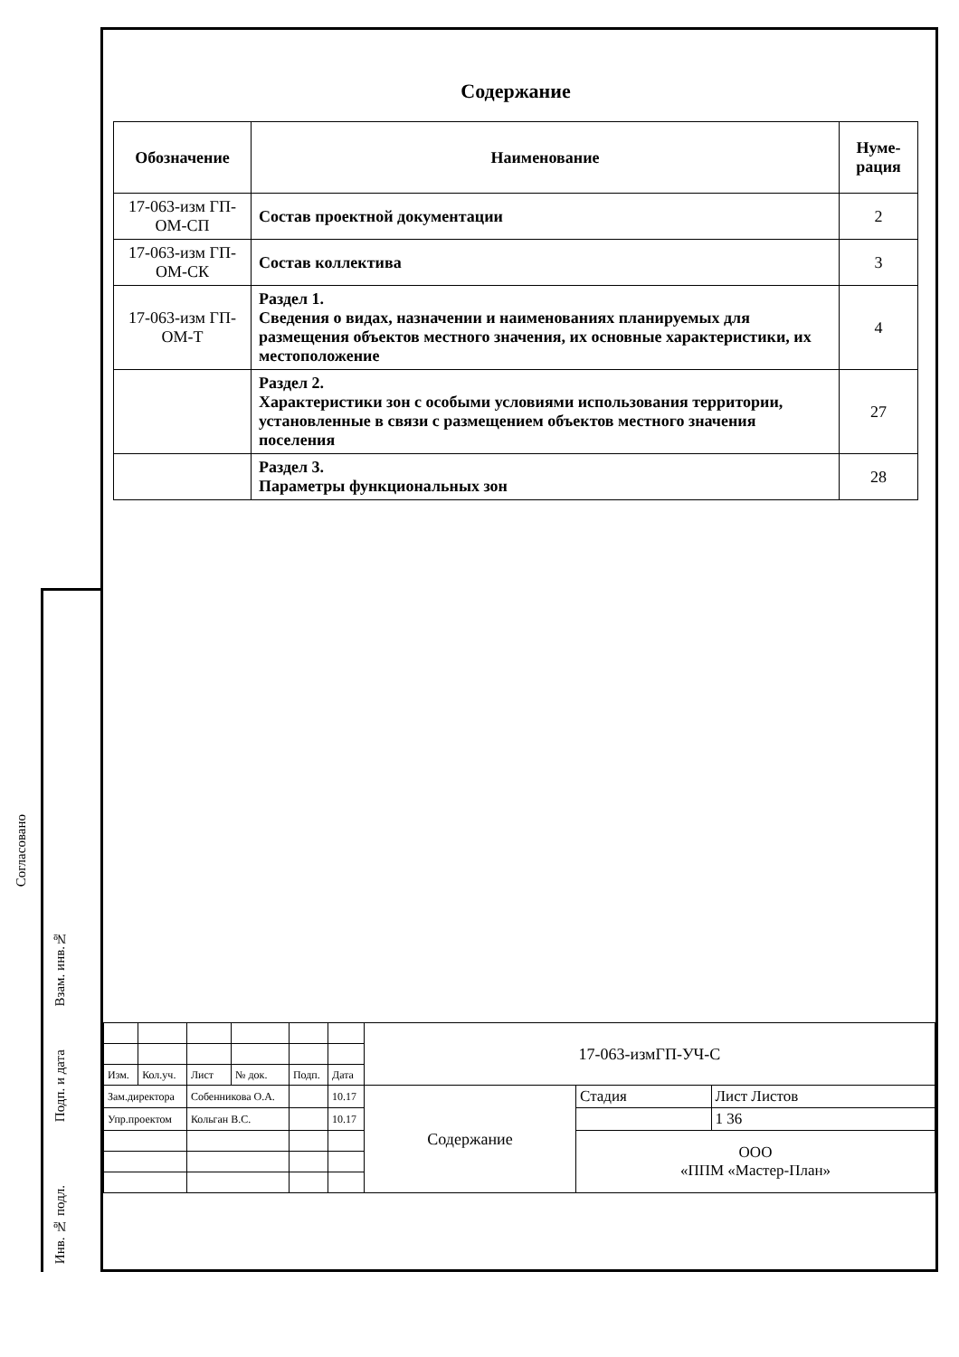Согласовано
Взам. инв.№
Подп. и дата
Инв. № подл.
Содержание
| Обозначение | Наименование | Нуме- рация |
| --- | --- | --- |
| 17-063-изм ГП-ОМ-СП | Состав проектной документации | 2 |
| 17-063-изм ГП-ОМ-СК | Состав коллектива | 3 |
| 17-063-изм ГП-ОМ-Т | Раздел 1. Сведения о видах, назначении и наименованиях планируемых для размещения объектов местного значения, их основные характеристики, их местоположение | 4 |
| | Раздел 2. Характеристики зон с особыми условиями использования территории, установленные в связи с размещением объектов местного значения поселения | 27 |
| | Раздел 3. Параметры функциональных зон | 28 |
| | | | | | | 17-063-измГП-УЧ-С | | |
| Изм. | Кол.уч. | Лист | № док. | Подп. | Дата | | | |
| Зам.директора | | Собенникова О.А. | | | 10.17 | Содержание | Стадия | Лист Листов |
| Упр.проектом | | Кольган В.С. | | | 10.17 | | | 1 36 |
| | | | | | | | ООО «ППМ «Мастер-План» | |